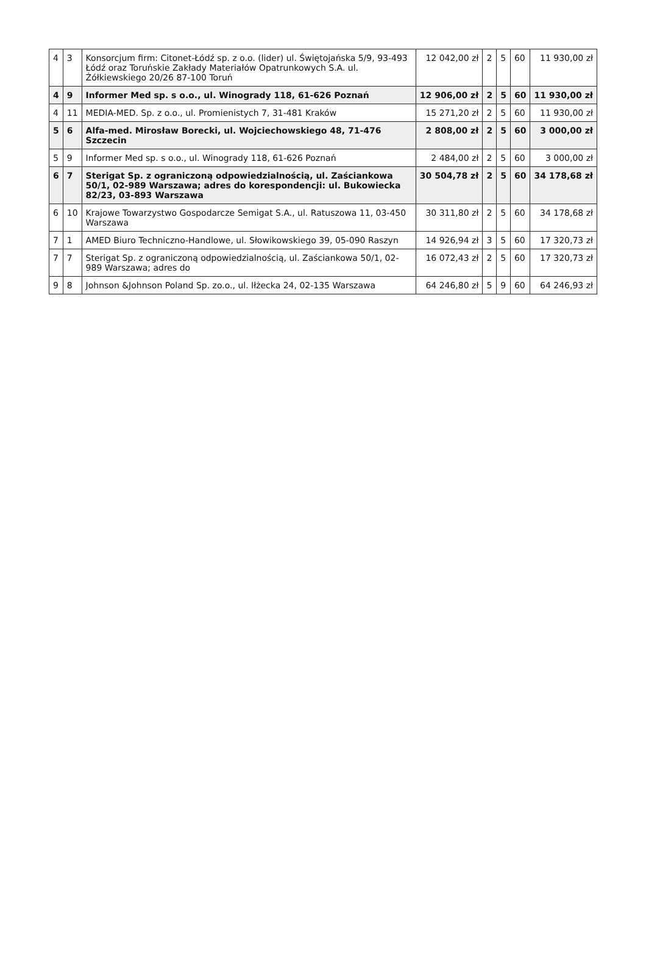| 4 | 3 | Konsorcjum firm: Citonet-Łódź sp. z o.o. (lider) ul. Świętojańska 5/9, 93-493 Łódź oraz Toruńskie Zakłady Materiałów Opatrunkowych S.A. ul. Żółkiewskiego 20/26 87-100 Toruń | 12 042,00 zł | 2 | 5 | 60 | 11 930,00 zł |
| 4 | 9 | Informer Med sp. s o.o., ul. Winogrady 118, 61-626 Poznań | 12 906,00 zł | 2 | 5 | 60 | 11 930,00 zł |
| 4 | 11 | MEDIA-MED. Sp. z o.o., ul. Promienistych 7, 31-481 Kraków | 15 271,20 zł | 2 | 5 | 60 | 11 930,00 zł |
| 5 | 6 | Alfa-med. Mirosław Borecki, ul. Wojciechowskiego 48, 71-476 Szczecin | 2 808,00 zł | 2 | 5 | 60 | 3 000,00 zł |
| 5 | 9 | Informer Med sp. s o.o., ul. Winogrady 118, 61-626 Poznań | 2 484,00 zł | 2 | 5 | 60 | 3 000,00 zł |
| 6 | 7 | Sterigat Sp. z ograniczoną odpowiedzialnością, ul. Zaściankowa 50/1, 02-989 Warszawa; adres do korespondencji: ul. Bukowiecka 82/23, 03-893 Warszawa | 30 504,78 zł | 2 | 5 | 60 | 34 178,68 zł |
| 6 | 10 | Krajowe Towarzystwo Gospodarcze Semigat S.A., ul. Ratuszowa 11, 03-450 Warszawa | 30 311,80 zł | 2 | 5 | 60 | 34 178,68 zł |
| 7 | 1 | AMED Biuro Techniczno-Handlowe, ul. Słowikowskiego 39, 05-090 Raszyn | 14 926,94 zł | 3 | 5 | 60 | 17 320,73 zł |
| 7 | 7 | Sterigat Sp. z ograniczoną odpowiedzialnością, ul. Zaściankowa 50/1, 02-989 Warszawa; adres do | 16 072,43 zł | 2 | 5 | 60 | 17 320,73 zł |
| 9 | 8 | Johnson &Johnson Poland Sp. zo.o., ul. Iłżecka 24, 02-135 Warszawa | 64 246,80 zł | 5 | 9 | 60 | 64 246,93 zł |